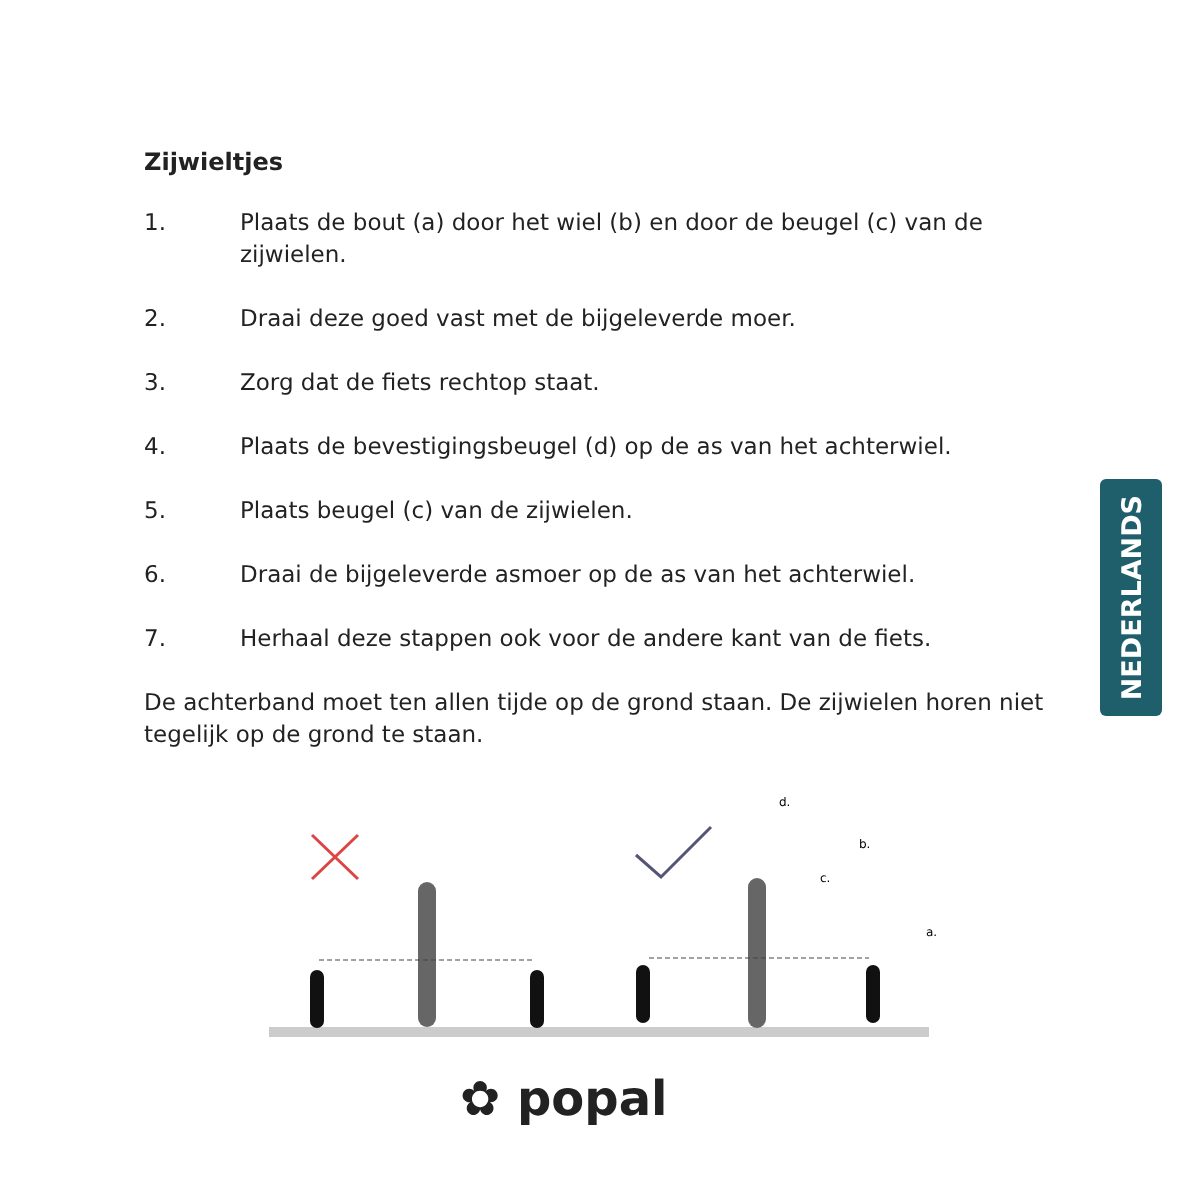Zijwieltjes
1. Plaats de bout (a) door het wiel (b) en door de beugel (c) van de zijwielen.
2. Draai deze goed vast met de bijgeleverde moer.
3. Zorg dat de fiets rechtop staat.
4. Plaats de bevestigingsbeugel (d) op de as van het achterwiel.
5. Plaats beugel (c) van de zijwielen.
6. Draai de bijgeleverde asmoer op de as van het achterwiel.
7. Herhaal deze stappen ook voor de andere kant van de fiets.
De achterband moet ten allen tijde op de grond staan. De zijwielen horen niet tegelijk op de grond te staan.
NEDERLANDS
d.
b.
c.
a.
✿ popal